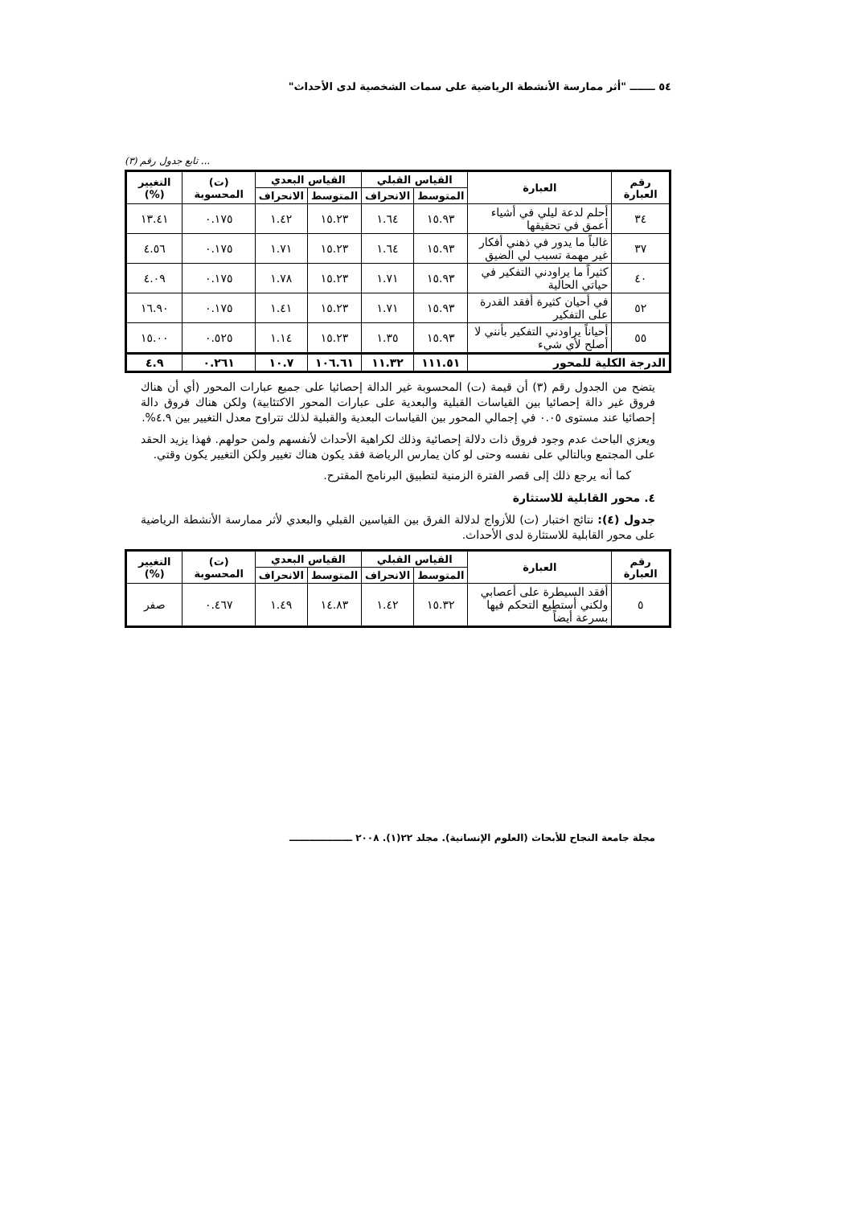٥٤ ـــــــ "أثر ممارسة الأنشطة الرياضية على سمات الشخصية لدى الأحداث"
... تابع جدول رقم (٣)
| رقم العبارة | العبارة | القياس القبلي | | القياس البعدي | | (ت) المحسوبة | التغيير (%) |
| --- | --- | --- | --- | --- | --- | --- | --- |
| | | المتوسط | الانحراف | المتوسط | الانحراف | | |
| ٣٤ | أحلم لدعة ليلي في أشياء أعمق في تحقيقها | ١٥.٩٣ | ١.٦٤ | ١٥.٢٣ | ١.٤٢ | ٠.١٧٥ | ١٣.٤١ |
| ٣٧ | غالباً ما يدور في ذهني أفكار غير مهمة تسبب لي الضيق | ١٥.٩٣ | ١.٦٤ | ١٥.٢٣ | ١.٧١ | ٠.١٧٥ | ٤.٥٦ |
| ٤٠ | كثيراً ما يراودني التفكير في حياتي الحالية | ١٥.٩٣ | ١.٧١ | ١٥.٢٣ | ١.٧٨ | ٠.١٧٥ | ٤.٠٩ |
| ٥٢ | في أحيان كثيرة أفقد القدرة على التفكير | ١٥.٩٣ | ١.٧١ | ١٥.٢٣ | ١.٤١ | ٠.١٧٥ | ١٦.٩٠ |
| ٥٥ | أحياناً يراودني التفكير بأنني لا أصلح لأي شيء | ١٥.٩٣ | ١.٣٥ | ١٥.٢٣ | ١.١٤ | ٠.٥٢٥ | ١٥.٠٠ |
| الدرجة الكلية للمحور | | ١١١.٥١ | ١١.٣٢ | ١٠٦.٦١ | ١٠.٧ | ٠.٢٦١ | ٤.٩ |
يتضح من الجدول رقم (٣) أن قيمة (ت) المحسوبة غير الدالة إحصائيا على جميع عبارات المحور (أي أن هناك فروق غير دالة إحصائيا بين القياسات القبلية والبعدية على عبارات المحور الاكتئابية) ولكن هناك فروق دالة إحصائيا عند مستوى ٠.٠٥ في إجمالي المحور بين القياسات البعدية والقبلية لذلك تتراوح معدل التغيير بين ٤.٩%.
ويعزي الباحث عدم وجود فروق ذات دلالة إحصائية وذلك لكراهية الأحداث لأنفسهم ولمن حولهم. فهذا يزيد الحقد على المجتمع وبالتالي على نفسه وحتى لو كان يمارس الرياضة فقد يكون هناك تغيير ولكن التغيير يكون وقتي.
كما أنه يرجع ذلك إلى قصر الفترة الزمنية لتطبيق البرنامج المقترح.
٤. محور القابلية للاستثارة
جدول (٤): نتائج اختبار (ت) للأزواج لدلالة الفرق بين القياسين القبلي والبعدي لأثر ممارسة الأنشطة الرياضية على محور القابلية للاستثارة لدى الأحداث.
| رقم العبارة | العبارة | القياس القبلي | | القياس البعدي | | (ت) المحسوبة | التغيير (%) |
| --- | --- | --- | --- | --- | --- | --- | --- |
| | | المتوسط | الانحراف | المتوسط | الانحراف | | |
| ٥ | أفقد السيطرة على أعصابي ولكني أستطيع التحكم فيها بسرعة أيضاً | ١٥.٣٢ | ١.٤٢ | ١٤.٨٣ | ١.٤٩ | ٠.٤٦٧ | صفر |
مجلة جامعة النجاح للأبحاث (العلوم الإنسانية). مجلد ٢٢(١). ٢٠٠٨ ـــــــــــــــــــ